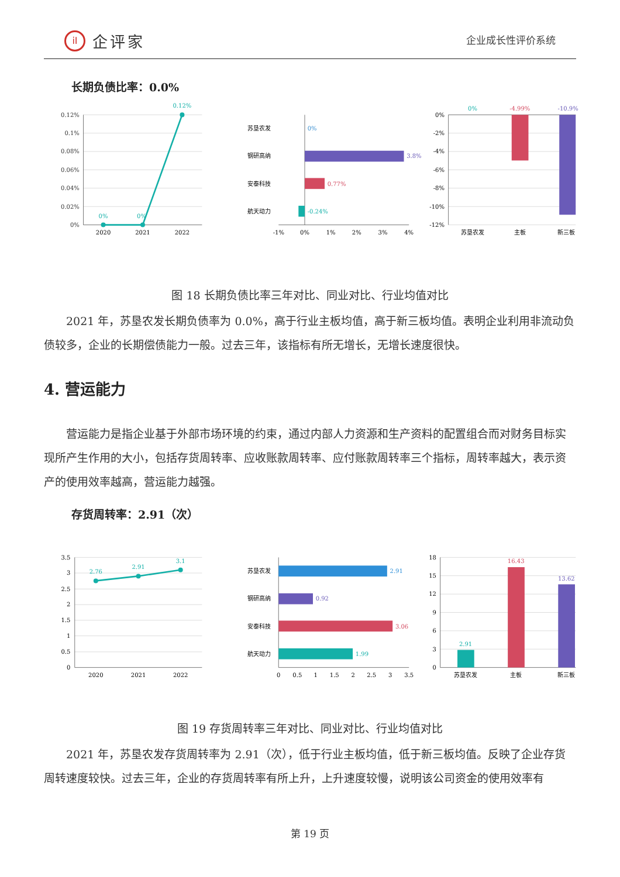iI 企评家
企业成长性评价系统
长期负债比率：0.0%
0.12%
0.1%
0.08%
0.06%
0.04%
0.02%
0%
2020
2021
2022
0%
0%
0.12%
-1%
0%
1%
2%
3%
4%
苏垦农发
钢研高纳
安泰科技
航天动力
0%
3.8%
0.77%
-0.24%
0%
-2%
-4%
-6%
-8%
-10%
-12%
0%
-4.99%
-10.9%
苏垦农发
主板
新三板
图 18 长期负债比率三年对比、同业对比、行业均值对比
2021 年，苏垦农发长期负债率为 0.0%，高于行业主板均值，高于新三板均值。表明企业利用非流动负债较多，企业的长期偿债能力一般。过去三年，该指标有所无增长，无增长速度很快。
4. 营运能力
营运能力是指企业基于外部市场环境的约束，通过内部人力资源和生产资料的配置组合而对财务目标实现所产生作用的大小，包括存货周转率、应收账款周转率、应付账款周转率三个指标，周转率越大，表示资产的使用效率越高，营运能力越强。
存货周转率：2.91（次）
3.5
3
2.5
2
1.5
1
0.5
0
2020
2021
2022
2.76
2.91
3.1
0
0.5
1
1.5
2
2.5
3
3.5
苏垦农发
钢研高纳
安泰科技
航天动力
2.91
0.92
3.06
1.99
18
15
12
9
6
3
0
2.91
16.43
13.62
苏垦农发
主板
新三板
图 19 存货周转率三年对比、同业对比、行业均值对比
2021 年，苏垦农发存货周转率为 2.91（次），低于行业主板均值，低于新三板均值。反映了企业存货周转速度较快。过去三年，企业的存货周转率有所上升，上升速度较慢，说明该公司资金的使用效率有
第 19 页